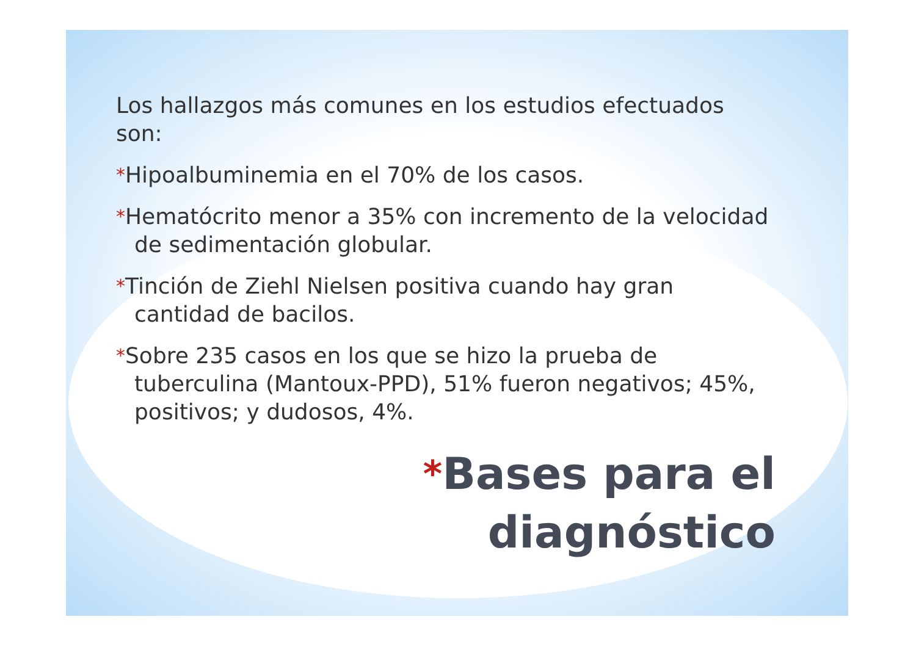Los hallazgos más comunes en los estudios efectuados son:
*Hipoalbuminemia en el 70% de los casos.
*Hematócrito menor a 35% con incremento de la velocidad de sedimentación globular.
*Tinción de Ziehl Nielsen positiva cuando hay gran cantidad de bacilos.
*Sobre 235 casos en los que se hizo la prueba de tuberculina (Mantoux-PPD), 51% fueron negativos; 45%, positivos; y dudosos, 4%.
*Bases para el
diagnóstico